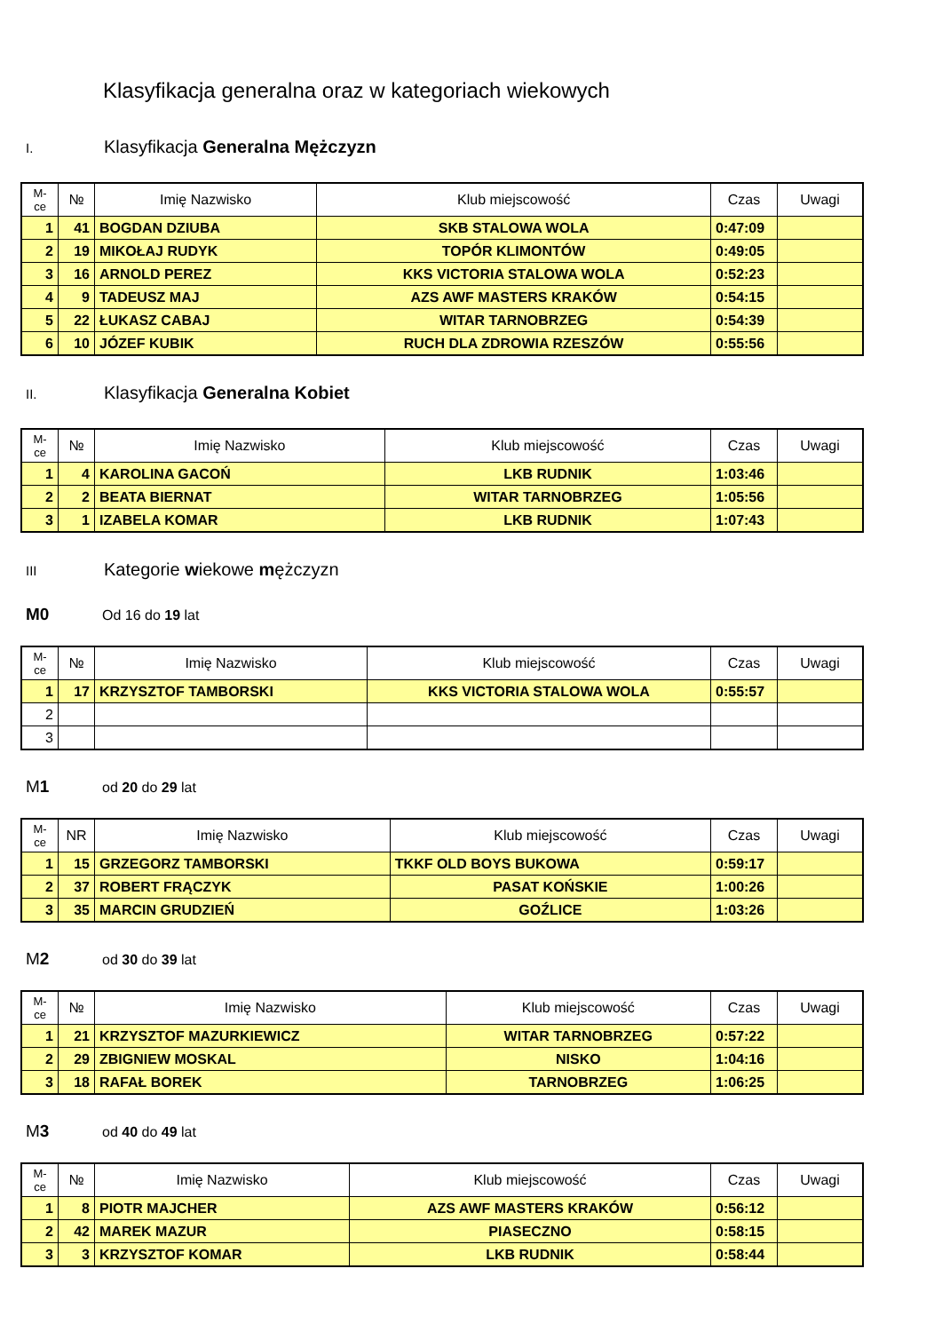Klasyfikacja generalna oraz w kategoriach wiekowych
I. Klasyfikacja Generalna Mężczyzn
| M- ce | № | Imię Nazwisko | Klub miejscowość | Czas | Uwagi |
| --- | --- | --- | --- | --- | --- |
| 1 | 41 | BOGDAN DZIUBA | SKB STALOWA WOLA | 0:47:09 | |
| 2 | 19 | MIKOŁAJ RUDYK | TOPÓR KLIMONTÓW | 0:49:05 | |
| 3 | 16 | ARNOLD PEREZ | KKS VICTORIA STALOWA WOLA | 0:52:23 | |
| 4 | 9 | TADEUSZ MAJ | AZS AWF MASTERS KRAKÓW | 0:54:15 | |
| 5 | 22 | ŁUKASZ CABAJ | WITAR TARNOBRZEG | 0:54:39 | |
| 6 | 10 | JÓZEF KUBIK | RUCH DLA ZDROWIA RZESZÓW | 0:55:56 | |
II. Klasyfikacja Generalna Kobiet
| M- ce | № | Imię Nazwisko | Klub miejscowość | Czas | Uwagi |
| --- | --- | --- | --- | --- | --- |
| 1 | 4 | KAROLINA GACOŃ | LKB RUDNIK | 1:03:46 | |
| 2 | 2 | BEATA BIERNAT | WITAR TARNOBRZEG | 1:05:56 | |
| 3 | 1 | IZABELA KOMAR | LKB RUDNIK | 1:07:43 | |
III Kategorie wiekowe mężczyzn
M0 Od 16 do 19 lat
| M- ce | № | Imię Nazwisko | Klub miejscowość | Czas | Uwagi |
| --- | --- | --- | --- | --- | --- |
| 1 | 17 | KRZYSZTOF TAMBORSKI | KKS VICTORIA STALOWA WOLA | 0:55:57 | |
| 2 | | | | | |
| 3 | | | | | |
M1 od 20 do 29 lat
| M- ce | NR | Imię Nazwisko | Klub miejscowość | Czas | Uwagi |
| --- | --- | --- | --- | --- | --- |
| 1 | 15 | GRZEGORZ TAMBORSKI | TKKF OLD BOYS BUKOWA | 0:59:17 | |
| 2 | 37 | ROBERT FRĄCZYK | PASAT KOŃSKIE | 1:00:26 | |
| 3 | 35 | MARCIN GRUDZIEŃ | GOŹLICE | 1:03:26 | |
M2 od 30 do 39 lat
| M- ce | № | Imię Nazwisko | Klub miejscowość | Czas | Uwagi |
| --- | --- | --- | --- | --- | --- |
| 1 | 21 | KRZYSZTOF MAZURKIEWICZ | WITAR TARNOBRZEG | 0:57:22 | |
| 2 | 29 | ZBIGNIEW MOSKAL | NISKO | 1:04:16 | |
| 3 | 18 | RAFAŁ BOREK | TARNOBRZEG | 1:06:25 | |
M3 od 40 do 49 lat
| M- ce | № | Imię Nazwisko | Klub miejscowość | Czas | Uwagi |
| --- | --- | --- | --- | --- | --- |
| 1 | 8 | PIOTR MAJCHER | AZS AWF MASTERS KRAKÓW | 0:56:12 | |
| 2 | 42 | MAREK MAZUR | PIASECZNO | 0:58:15 | |
| 3 | 3 | KRZYSZTOF KOMAR | LKB RUDNIK | 0:58:44 | |